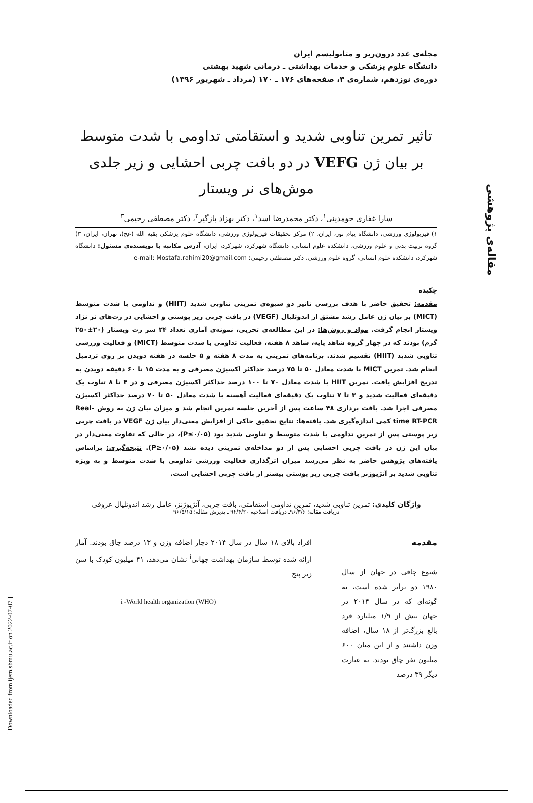مقاله‌ی پژوهشی
[ Downloaded from ijem.sbmu.ac.ir on 2022-07-07 ]
مجله‌ی غدد درون‌ریز و متابولیسم ایران
دانشگاه علوم پزشکی و خدمات بهداشتی ـ درمانی شهید بهشتی
دوره‌ی نوزدهم، شماره‌ی ۳، صفحه‌های ۱۷۶ ـ ۱۷۰ (مرداد ـ شهریور ۱۳۹۶)
تاثیر تمرین تناوبی شدید و استقامتی تداومی با شدت متوسط بر بیان ژن VEFG در دو بافت چربی احشایی و زیر جلدی موش‌های نر ویستار
سارا غفاری حومدینی<sup>۱</sup>، دکتر محمدرضا اسد<sup>۱</sup>، دکتر بهزاد بازگیر<sup>۲</sup>، دکتر مصطفی رحیمی<sup>۳</sup>
۱) فیزیولوژی ورزشی، دانشگاه پیام نور، ایران، ۲) مرکز تحقیقات فیزیولوژی ورزشی، دانشگاه علوم پزشکی بقیه الله (عج)، تهران، ایران، ۳) گروه تربیت بدنی و علوم ورزشی، دانشکده علوم انسانی، دانشگاه شهرکرد، شهرکرد، ایران، آدرس مکاتبه با نویسنده‌ی مسئول: دانشگاه شهرکرد، دانشکده علوم انسانی، گروه علوم ورزشی، دکتر مصطفی رحیمی؛ e-mail: Mostafa.rahimi20@gmail.com
چکیده
مقدمه: تحقیق حاضر با هدف بررسی تاثیر دو شیوه‌ی تمرینی تناوبی شدید (HIIT) و تداومی با شدت متوسط (MICT) بر بیان ژن عامل رشد مشتق از اندوتلیال (VEGF) در بافت چربی زیر پوستی و احشایی در رت‌های نر نژاد ویستار انجام گرفت. مواد و روش‌ها: در این مطالعه‌ی تجربی، نمونه‌ی آماری تعداد ۲۴ سر رت ویستار (۲۰±۲۵۰ گرم) بودند که در چهار گروه شاهد پایه، شاهد ۸ هفته، فعالیت تداومی با شدت متوسط (MICT) و فعالیت ورزشی تناوبی شدید (HIIT) تقسیم شدند. برنامه‌های تمرینی به مدت ۸ هفته و ۵ جلسه در هفته دویدن بر روی تردمیل انجام شد. تمرین MICT با شدت معادل ۵۰ تا ۷۵ درصد حداکثر اکسیژن مصرفی و به مدت ۱۵ تا ۶۰ دقیقه دویدن به تدریج افزایش یافت. تمرین HIIT با شدت معادل ۷۰ تا ۱۰۰ درصد حداکثر اکسیژن مصرفی و در ۴ تا ۸ تناوب یک دقیقه‌ای فعالیت شدید و ۳ تا ۷ تناوب یک دقیقه‌ای فعالیت آهسته با شدت معادل ۵۰ تا ۷۰ درصد حداکثر اکسیژن مصرفی اجرا شد. بافت برداری ۴۸ ساعت پس از آخرین جلسه تمرین انجام شد و میزان بیان ژن به روش Real-time RT-PCR کمی اندازه‌گیری شد. یافته‌ها: نتایج تحقیق حاکی از افزایش معنی‌دار بیان ژن VEGF در بافت چربی زیر پوستی پس از تمرین تداومی با شدت متوسط و تناوبی شدید بود (P≤۰/۰۵)، در حالی که تفاوت معنی‌دار در بیان این ژن در بافت چربی احشایی پس از دو مداخله‌ی تمرینی دیده نشد (P≥۰/۰۵). نتیجه‌گیری: براساس یافته‌های پژوهش حاضر به نظر می‌رسد میزان اثرگذاری فعالیت ورزشی تداومی با شدت متوسط و به ویژه تناوبی شدید بر آنژیوژنز بافت چربی زیر پوستی بیشتر از بافت چربی احشایی است.
واژگان کلیدی: تمرین تناوبی شدید، تمرین تداومی استقامتی، بافت چربی، آنژیوژنز، عامل رشد اندوتلیال عروقی
دریافت مقاله: ۹۶/۳/۶ـ دریافت اصلاحیه ۹۶/۴/۲۰ ـ پذیرش مقاله: ۹۶/۵/۱۵
مقدمه
شیوع چاقی در جهان از سال ۱۹۸۰ دو برابر شده است، به گونه‌ای که در سال ۲۰۱۴ در جهان بیش از ۱/۹ میلیارد فرد بالغ بزرگ‌تر از ۱۸ سال، اضافه وزن داشتند و از این میان ۶۰۰ میلیون نفر چاق بودند. به عبارت دیگر ۳۹ درصد
افراد بالای ۱۸ سال در سال ۲۰۱۴ دچار اضافه وزن و ۱۳ درصد چاق بودند. آمار ارائه شده توسط سازمان بهداشت جهانی<sup>i</sup> نشان می‌دهد، ۴۱ میلیون کودک با سن زیر پنج
i -World health organization (WHO)